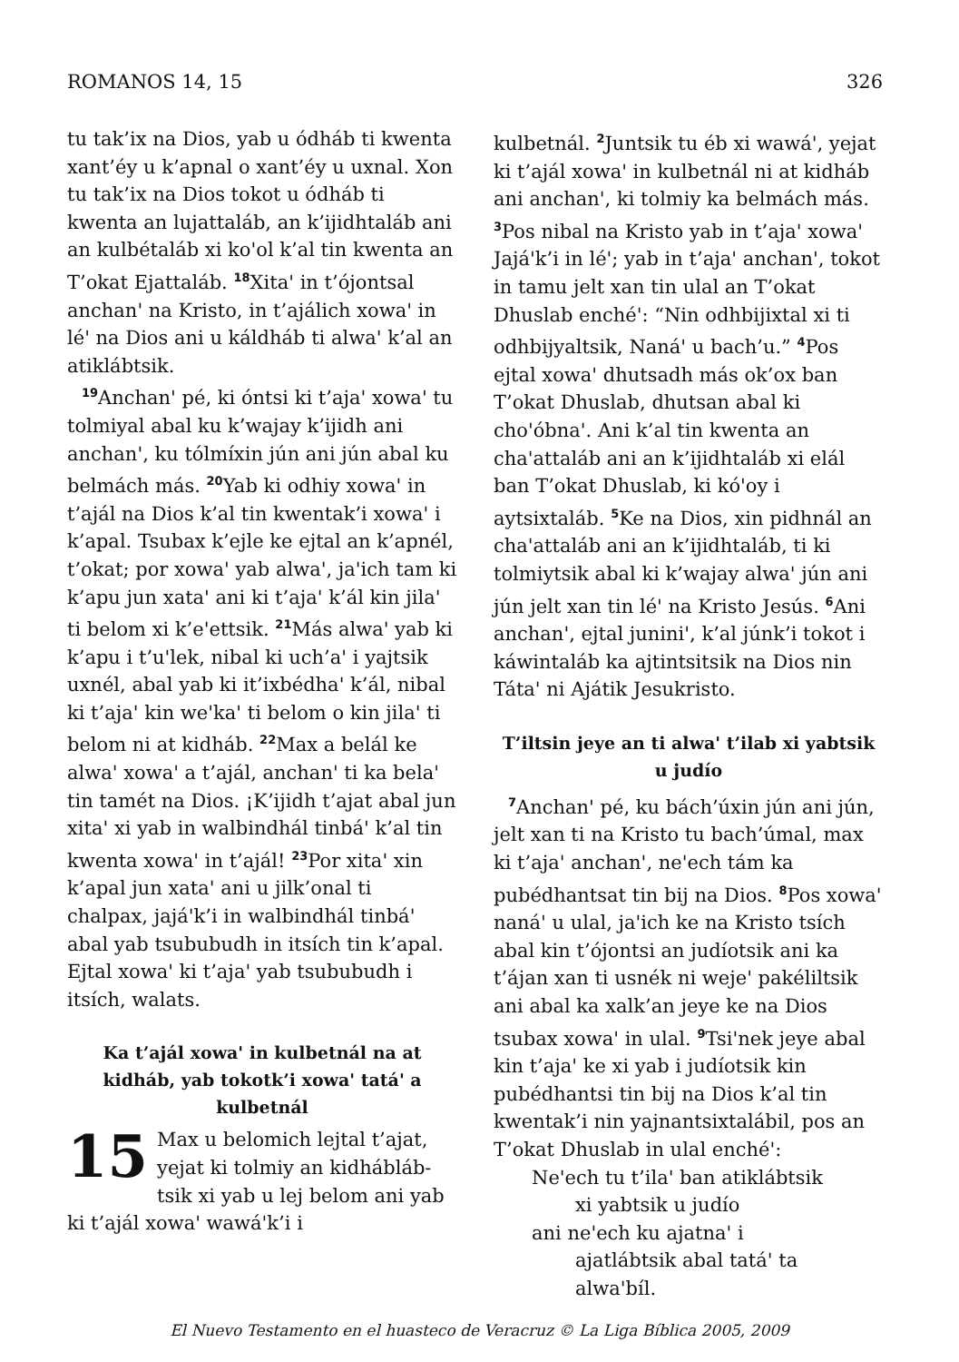ROMANOS 14, 15 326
tu tak’ix na Dios, yab u ódháb ti kwenta xant’éy u k’apnal o xant’éy u uxnal. Xon tu tak’ix na Dios tokot u ódháb ti kwenta an lujattaláb, an k’ijidhtaláb ani an kulbétaláb xi koꞌol k’al tin kwenta an T’okat Ejattaláb. <sup>18</sup>Xitaꞌ in t’ójontsal anchanꞌ na Kristo, in t’ajálich xowaꞌ in léꞌ na Dios ani u káldháb ti alwaꞌ k’al an atiklábtsik.
<sup>19</sup> Anchanꞌ pé, ki óntsi ki t’ajaꞌ xowaꞌ tu tolmiyal abal ku k’wajay k’ijidh ani anchanꞌ, ku tólmíxin jún ani jún abal ku belmách más. <sup>20</sup>Yab ki odhiy xowaꞌ in t’ajál na Dios k’al tin kwentak’i xowaꞌ i k’apal. Tsubax k’ejle ke ejtal an k’apnél, t’okat; por xowaꞌ yab alwaꞌ, jaꞌich tam ki k’apu jun xataꞌ ani ki t’ajaꞌ k’ál kin jilaꞌ ti belom xi k’eꞌettsik. <sup>21</sup>Más alwaꞌ yab ki k’apu i t’uꞌlek, nibal ki uch’aꞌ i yajtsik uxnél, abal yab ki it’ixbédhaꞌ k’ál, nibal ki t’ajaꞌ kin weꞌkaꞌ ti belom o kin jilaꞌ ti belom ni at kidháb. <sup>22</sup>Max a belál ke alwaꞌ xowaꞌ a t’ajál, anchanꞌ ti ka belaꞌ tin tamét na Dios. ¡K’ijidh t’ajat abal jun xitaꞌ xi yab in walbindhál tinbáꞌ k’al tin kwenta xowaꞌ in t’ajál! <sup>23</sup>Por xitaꞌ xin k’apal jun xataꞌ ani u jilk’onal ti chalpax, jajáꞌk’i in walbindhál tinbáꞌ abal yab tsububudh in itsích tin k’apal. Ejtal xowaꞌ ki t’ajaꞌ yab tsububudh i itsích, walats.
Ka t’ajál xowaꞌ in kulbetnál na at kidháb, yab tokotk’i xowaꞌ tatáꞌ a kulbetnál
15 Max u belomich lejtal t’ajat, yejat ki tolmiy an kidhábláb­tsik xi yab u lej belom ani yab ki t’ajál xowaꞌ wawáꞌk’i i
kulbetnál. <sup>2</sup>Juntsik tu éb xi wawáꞌ, yejat ki t’ajál xowaꞌ in kulbetnál ni at kidháb ani anchanꞌ, ki tolmiy ka belmách más. <sup>3</sup>Pos nibal na Kristo yab in t’ajaꞌ xowaꞌ Jajáꞌk’i in léꞌ; yab in t’ajaꞌ anchanꞌ, tokot in tamu jelt xan tin ulal an T’okat Dhuslab enchéꞌ: “Nin odhbijixtal xi ti odhbijyaltsik, Nanáꞌ u bach’u.” <sup>4</sup>Pos ejtal xowaꞌ dhutsadh más ok’ox ban T’okat Dhuslab, dhutsan abal ki choꞌóbnaꞌ. Ani k’al tin kwenta an chaꞌattaláb ani an k’ijidhtaláb xi elál ban T’okat Dhuslab, ki kóꞌoy i aytsixtaláb. <sup>5</sup>Ke na Dios, xin pidhnál an chaꞌattaláb ani an k’ijidhtaláb, ti ki tolmiytsik abal ki k’wajay alwaꞌ jún ani jún jelt xan tin léꞌ na Kristo Jesús. <sup>6</sup>Ani anchanꞌ, ejtal juniniꞌ, k’al júnk’i tokot i káwintaláb ka ajtintsitsik na Dios nin Tátaꞌ ni Ajátik Jesukristo.
T’iltsin jeye an ti alwaꞌ t’ilab xi yabtsik u judío
<sup>7</sup> Anchanꞌ pé, ku bách’úxin jún ani jún, jelt xan ti na Kristo tu bach’úmal, max ki t’ajaꞌ anchanꞌ, neꞌech tám ka pubédhantsat tin bij na Dios. <sup>8</sup>Pos xowaꞌ nanáꞌ u ulal, jaꞌich ke na Kristo tsích abal kin t’ójontsi an judíotsik ani ka t’ájan xan ti usnék ni wejeꞌ pakéliltsik ani abal ka xalk’an jeye ke na Dios tsubax xowaꞌ in ulal. <sup>9</sup>Tsiꞌnek jeye abal kin t’ajaꞌ ke xi yab i judíotsik kin pubédhantsi tin bij na Dios k’al tin kwentak’i nin yajnantsixtalábil, pos an T’okat Dhuslab in ulal enchéꞌ:
Neꞌech tu t’ilaꞌ ban atiklábtsik
xi yabtsik u judío
ani neꞌech ku ajatnaꞌ i
ajatlábtsik abal tatáꞌ ta
alwaꞌbíl.
El Nuevo Testamento en el huasteco de Veracruz © La Liga Bíblica 2005, 2009